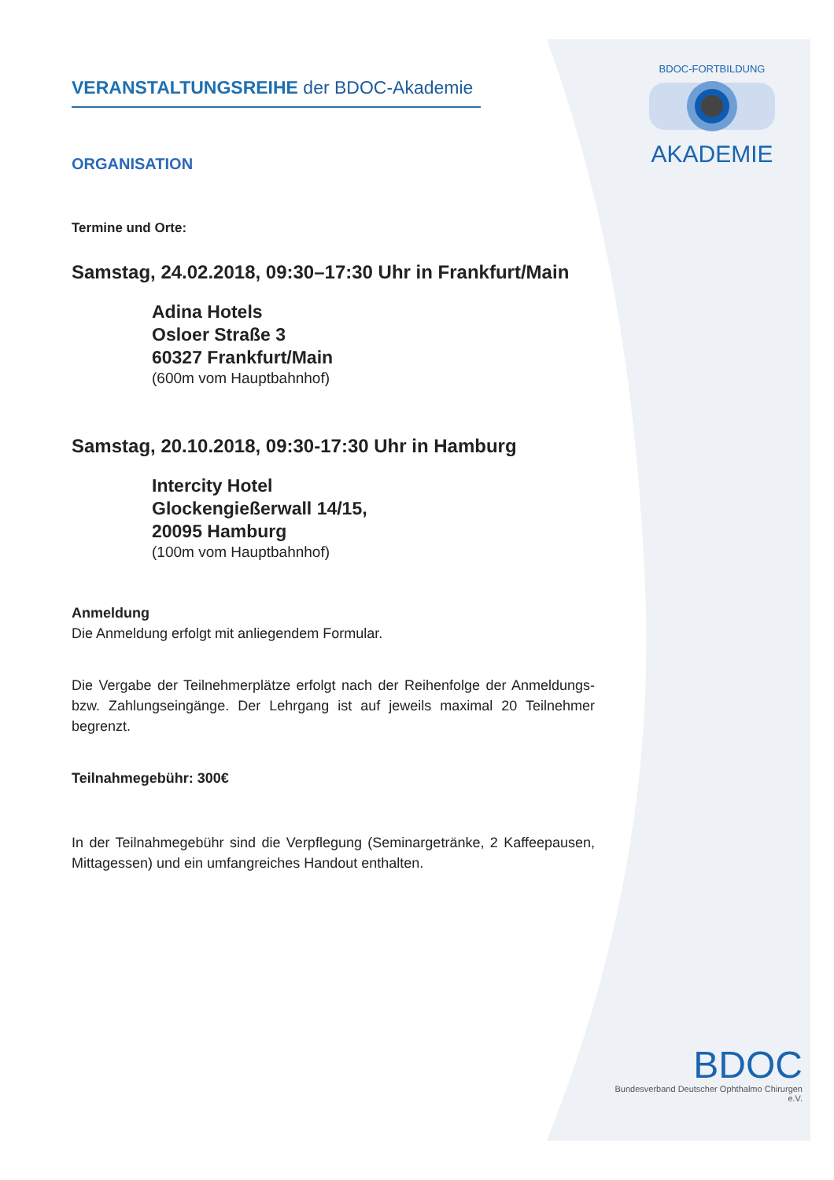BDOC-FORTBILDUNG
AKADEMIE
VERANSTALTUNGSREIHE der BDOC-Akademie
ORGANISATION
Termine und Orte:
Samstag, 24.02.2018, 09:30–17:30 Uhr in Frankfurt/Main
Adina Hotels
Osloer Straße 3
60327 Frankfurt/Main
(600m vom Hauptbahnhof)
Samstag, 20.10.2018, 09:30-17:30 Uhr in Hamburg
Intercity Hotel
Glockengießerwall 14/15,
20095 Hamburg
(100m vom Hauptbahnhof)
Anmeldung
Die Anmeldung erfolgt mit anliegendem Formular.
Die Vergabe der Teilnehmerplätze erfolgt nach der Reihenfolge der Anmeldungs- bzw. Zahlungseingänge. Der Lehrgang ist auf jeweils maximal 20 Teilnehmer begrenzt.
Teilnahmegebühr: 300€
In der Teilnahmegebühr sind die Verpflegung (Seminargetränke, 2 Kaffeepausen, Mittagessen) und ein umfangreiches Handout enthalten.
BDOC
Bundesverband Deutscher Ophthalmo Chirurgen e.V.